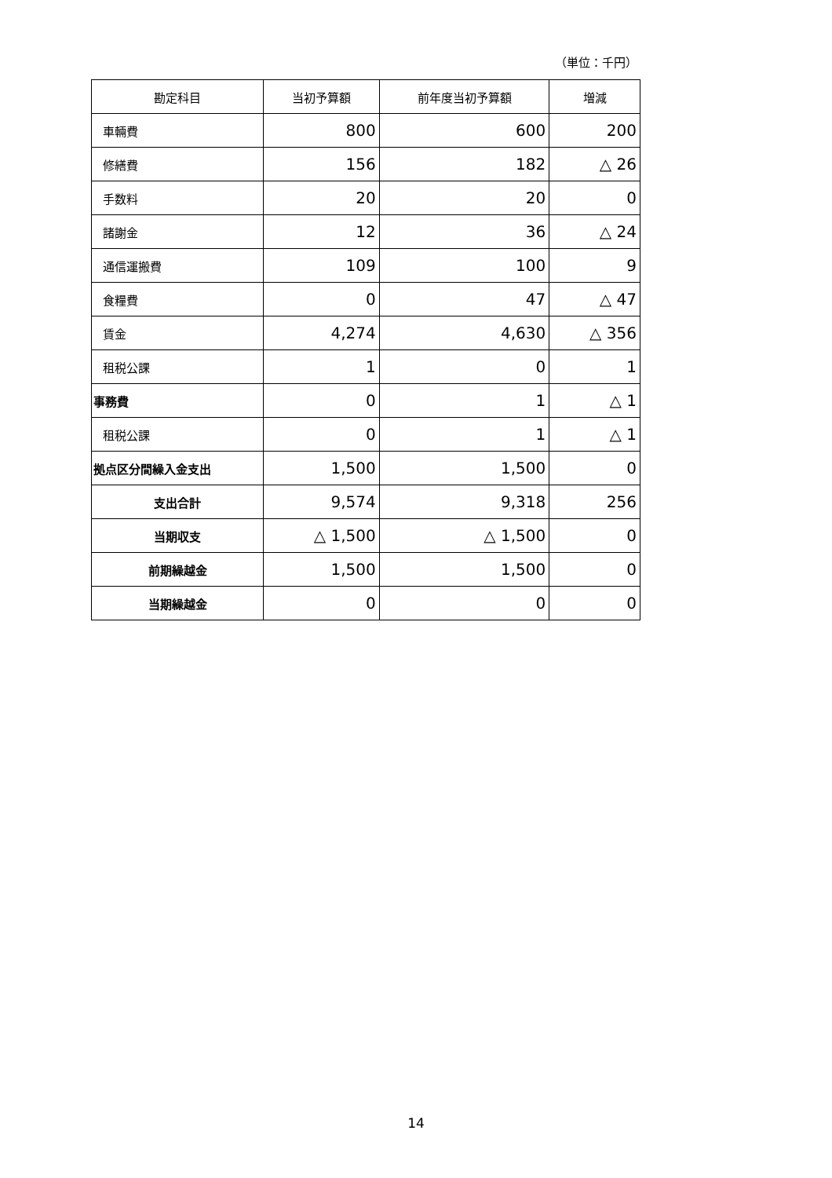（単位：千円）
| 勘定科目 | 当初予算額 | 前年度当初予算額 | 増減 |
| --- | --- | --- | --- |
| 車輛費 | 800 | 600 | 200 |
| 修繕費 | 156 | 182 | △ 26 |
| 手数料 | 20 | 20 | 0 |
| 諸謝金 | 12 | 36 | △ 24 |
| 通信運搬費 | 109 | 100 | 9 |
| 食糧費 | 0 | 47 | △ 47 |
| 賃金 | 4,274 | 4,630 | △ 356 |
| 租税公課 | 1 | 0 | 1 |
| 事務費 | 0 | 1 | △ 1 |
| 租税公課 | 0 | 1 | △ 1 |
| 拠点区分間繰入金支出 | 1,500 | 1,500 | 0 |
| 支出合計 | 9,574 | 9,318 | 256 |
| 当期収支 | △ 1,500 | △ 1,500 | 0 |
| 前期繰越金 | 1,500 | 1,500 | 0 |
| 当期繰越金 | 0 | 0 | 0 |
14